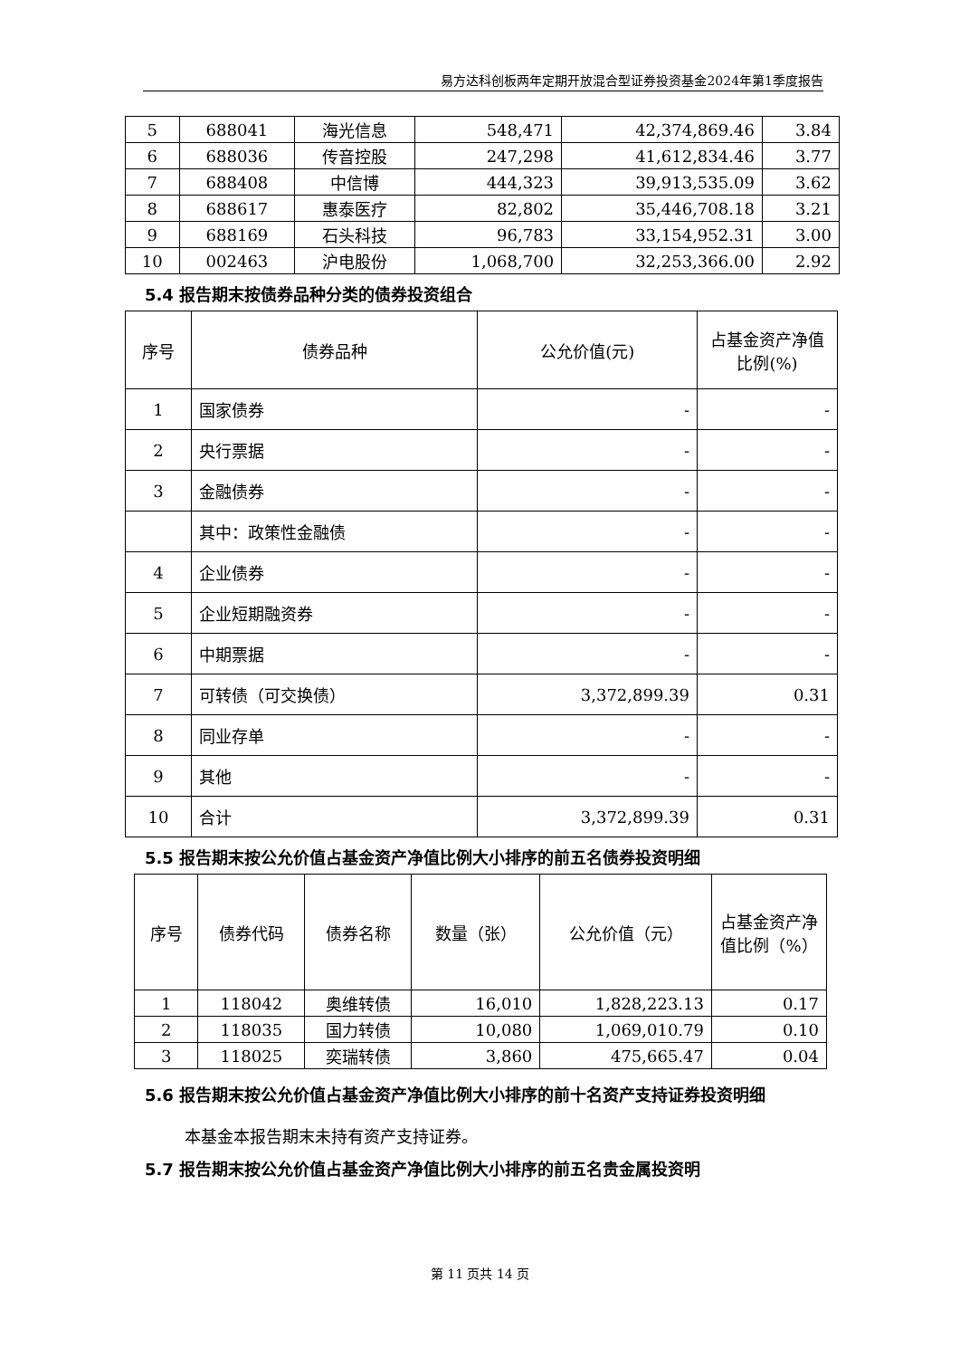易方达科创板两年定期开放混合型证券投资基金2024年第1季度报告
| 5 | 688041 | 海光信息 | 548,471 | 42,374,869.46 | 3.84 |
| 6 | 688036 | 传音控股 | 247,298 | 41,612,834.46 | 3.77 |
| 7 | 688408 | 中信博 | 444,323 | 39,913,535.09 | 3.62 |
| 8 | 688617 | 惠泰医疗 | 82,802 | 35,446,708.18 | 3.21 |
| 9 | 688169 | 石头科技 | 96,783 | 33,154,952.31 | 3.00 |
| 10 | 002463 | 沪电股份 | 1,068,700 | 32,253,366.00 | 2.92 |
5.4 报告期末按债券品种分类的债券投资组合
| 序号 | 债券品种 | 公允价值(元) | 占基金资产净值比例(%) |
| --- | --- | --- | --- |
| 1 | 国家债券 | - | - |
| 2 | 央行票据 | - | - |
| 3 | 金融债券 | - | - |
| | 其中：政策性金融债 | - | - |
| 4 | 企业债券 | - | - |
| 5 | 企业短期融资券 | - | - |
| 6 | 中期票据 | - | - |
| 7 | 可转债（可交换债） | 3,372,899.39 | 0.31 |
| 8 | 同业存单 | - | - |
| 9 | 其他 | - | - |
| 10 | 合计 | 3,372,899.39 | 0.31 |
5.5 报告期末按公允价值占基金资产净值比例大小排序的前五名债券投资明细
| 序号 | 债券代码 | 债券名称 | 数量（张） | 公允价值（元） | 占基金资产净值比例（%） |
| --- | --- | --- | --- | --- | --- |
| 1 | 118042 | 奥维转债 | 16,010 | 1,828,223.13 | 0.17 |
| 2 | 118035 | 国力转债 | 10,080 | 1,069,010.79 | 0.10 |
| 3 | 118025 | 奕瑞转债 | 3,860 | 475,665.47 | 0.04 |
5.6 报告期末按公允价值占基金资产净值比例大小排序的前十名资产支持证券投资明细
本基金本报告期末未持有资产支持证券。
5.7 报告期末按公允价值占基金资产净值比例大小排序的前五名贵金属投资明
第 11 页共 14 页